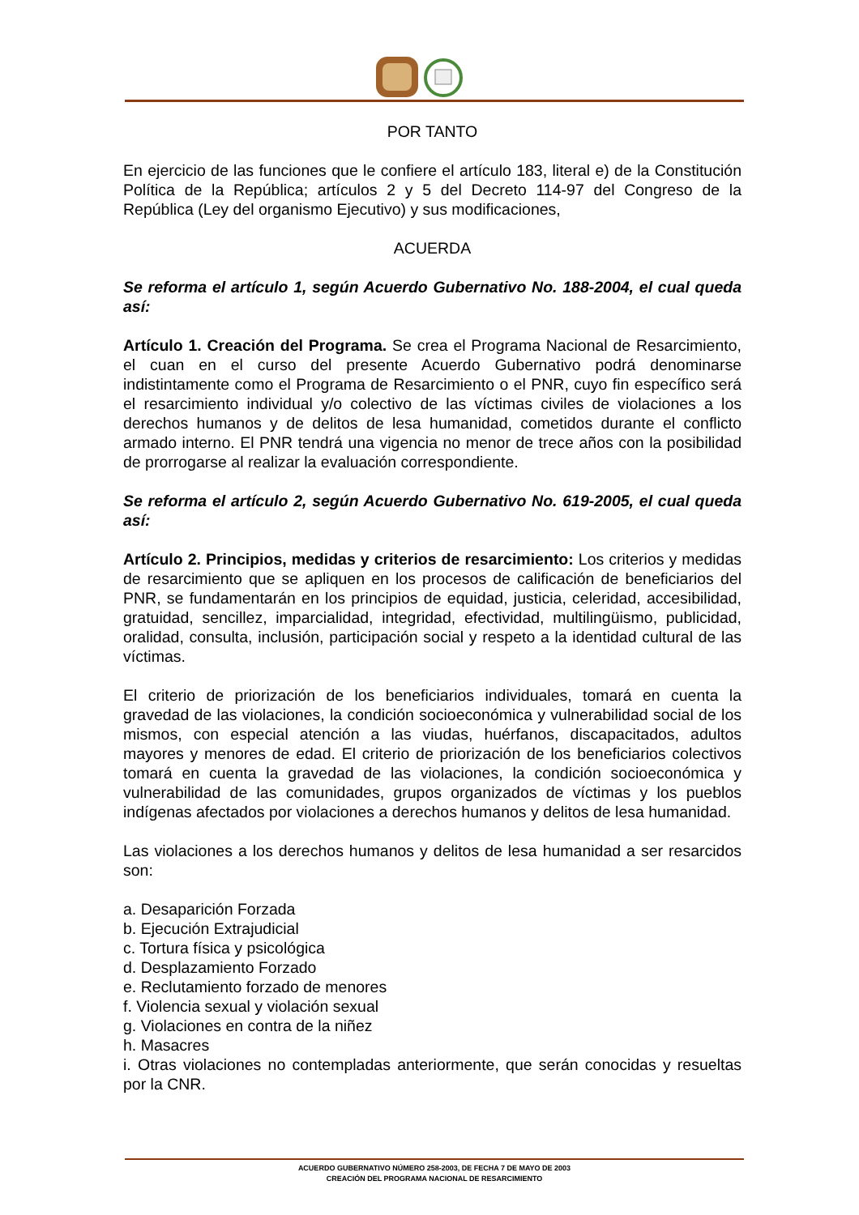POR TANTO
En ejercicio de las funciones que le confiere el artículo 183, literal e) de la Constitución Política de la República; artículos 2 y 5 del Decreto 114-97 del Congreso de la República (Ley del organismo Ejecutivo) y sus modificaciones,
ACUERDA
Se reforma el artículo 1, según Acuerdo Gubernativo No. 188-2004, el cual queda así:
Artículo 1. Creación del Programa. Se crea el Programa Nacional de Resarcimiento, el cuan en el curso del presente Acuerdo Gubernativo podrá denominarse indistintamente como el Programa de Resarcimiento o el PNR, cuyo fin específico será el resarcimiento individual y/o colectivo de las víctimas civiles de violaciones a los derechos humanos y de delitos de lesa humanidad, cometidos durante el conflicto armado interno. El PNR tendrá una vigencia no menor de trece años con la posibilidad de prorrogarse al realizar la evaluación correspondiente.
Se reforma el artículo 2, según Acuerdo Gubernativo No. 619-2005, el cual queda así:
Artículo 2. Principios, medidas y criterios de resarcimiento: Los criterios y medidas de resarcimiento que se apliquen en los procesos de calificación de beneficiarios del PNR, se fundamentarán en los principios de equidad, justicia, celeridad, accesibilidad, gratuidad, sencillez, imparcialidad, integridad, efectividad, multilingüismo, publicidad, oralidad, consulta, inclusión, participación social y respeto a la identidad cultural de las víctimas.
El criterio de priorización de los beneficiarios individuales, tomará en cuenta la gravedad de las violaciones, la condición socioeconómica y vulnerabilidad social de los mismos, con especial atención a las viudas, huérfanos, discapacitados, adultos mayores y menores de edad. El criterio de priorización de los beneficiarios colectivos tomará en cuenta la gravedad de las violaciones, la condición socioeconómica y vulnerabilidad de las comunidades, grupos organizados de víctimas y los pueblos indígenas afectados por violaciones a derechos humanos y delitos de lesa humanidad.
Las violaciones a los derechos humanos y delitos de lesa humanidad a ser resarcidos son:
a. Desaparición Forzada
b. Ejecución Extrajudicial
c. Tortura física y psicológica
d. Desplazamiento Forzado
e. Reclutamiento forzado de menores
f. Violencia sexual y violación sexual
g. Violaciones en contra de la niñez
h. Masacres
i. Otras violaciones no contempladas anteriormente, que serán conocidas y resueltas por la CNR.
ACUERDO GUBERNATIVO NÚMERO 258-2003, DE FECHA 7 DE MAYO DE 2003
CREACIÓN DEL PROGRAMA NACIONAL DE RESARCIMIENTO